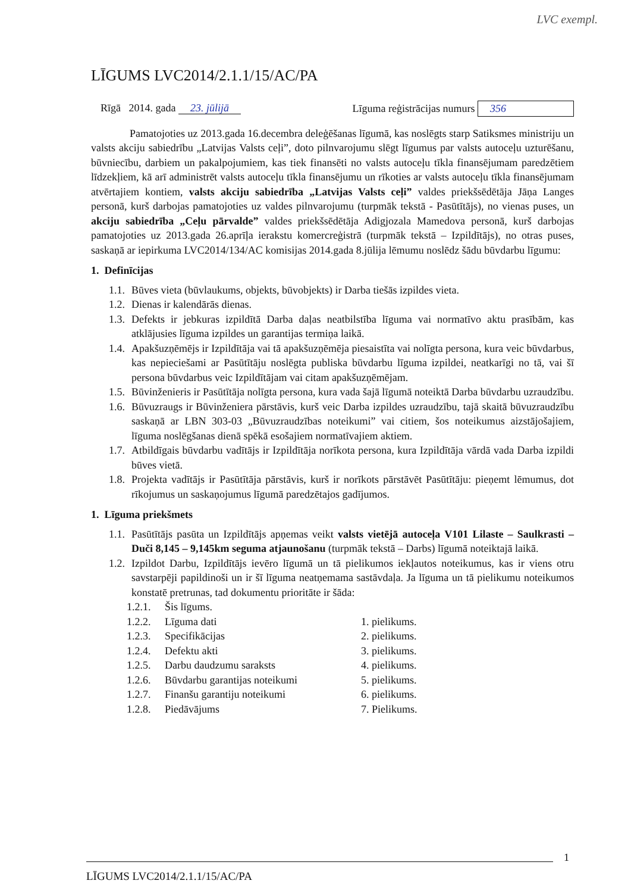LVC exempl.
LĪGUMS LVC2014/2.1.1/15/AC/PA
Rīgā 2014. gada 23. jūlijā Līguma reģistrācijas numurs 356
Pamatojoties uz 2013.gada 16.decembra deleģēšanas līgumā, kas noslēgts starp Satiksmes ministriju un valsts akciju sabiedrību „Latvijas Valsts ceļi”, doto pilnvarojumu slēgt līgumus par valsts autoceļu uzturēšanu, būvniecību, darbiem un pakalpojumiem, kas tiek finansēti no valsts autoceļu tīkla finansējumam paredzētiem līdzekļiem, kā arī administrēt valsts autoceļu tīkla finansējumu un rīkoties ar valsts autoceļu tīkla finansējumam atvērtajiem kontiem, valsts akciju sabiedrība „Latvijas Valsts ceļi” valdes priekšsēdētāja Jāņa Langes personā, kurš darbojas pamatojoties uz valdes pilnvarojumu (turpmāk tekstā - Pasūtītājs), no vienas puses, un akciju sabiedrība „Ceļu pārvalde” valdes priekšsēdētāja Adigjozala Mamedova personā, kurš darbojas pamatojoties uz 2013.gada 26.aprīļa ierakstu komercreģistrā (turpmāk tekstā – Izpildītājs), no otras puses, saskaņā ar iepirkuma LVC2014/134/AC komisijas 2014.gada 8.jūlija lēmumu noslēdz šādu būvdarbu līgumu:
1. Definīcijas
1.1. Būves vieta (būvlaukums, objekts, būvobjekts) ir Darba tiešās izpildes vieta.
1.2. Dienas ir kalendārās dienas.
1.3. Defekts ir jebkuras izpildītā Darba daļas neatbilstība līguma vai normatīvo aktu prasībām, kas atklājusies līguma izpildes un garantijas termiņa laikā.
1.4. Apakšuzņēmējs ir Izpildītāja vai tā apakšuzņēmēja piesaistīta vai nolīgta persona, kura veic būvdarbus, kas nepieciešami ar Pasūtītāju noslēgta publiska būvdarbu līguma izpildei, neatkarīgi no tā, vai šī persona būvdarbus veic Izpildītājam vai citam apakšuzņēmējam.
1.5. Būvinženieris ir Pasūtītāja nolīgta persona, kura vada šajā līgumā noteiktā Darba būvdarbu uzraudzību.
1.6. Būvuzraugs ir Būvinženiera pārstāvis, kurš veic Darba izpildes uzraudzību, tajā skaitā būvuzraudzību saskaņā ar LBN 303-03 „Būvuzraudzības noteikumi” vai citiem, šos noteikumus aizstājošajiem, līguma noslēgšanas dienā spēkā esošajiem normatīvajiem aktiem.
1.7. Atbildīgais būvdarbu vadītājs ir Izpildītāja norīkota persona, kura Izpildītāja vārdā vada Darba izpildi būves vietā.
1.8. Projekta vadītājs ir Pasūtītāja pārstāvis, kurš ir norīkots pārstāvēt Pasūtītāju: pieņemt lēmumus, dot rīkojumus un saskaņojumus līgumā paredzētajos gadījumos.
1. Līguma priekšmets
1.1. Pasūtītājs pasūta un Izpildītājs apņemas veikt valsts vietējā autoceļa V101 Lilaste – Saulkrasti – Duči 8,145 – 9,145km seguma atjaunošanu (turpmāk tekstā – Darbs) līgumā noteiktajā laikā.
1.2. Izpildot Darbu, Izpildītājs ievēro līgumā un tā pielikumos iekļautos noteikumus, kas ir viens otru savstarpēji papildinoši un ir šī līguma neatņemama sastāvdaļa. Ja līguma un tā pielikumu noteikumos konstatē pretrunas, tad dokumentu prioritāte ir šāda:
1.2.1. Šis līgums.
1.2.2. Līguma dati 1. pielikums.
1.2.3. Specifikācijas 2. pielikums.
1.2.4. Defektu akti 3. pielikums.
1.2.5. Darbu daudzumu saraksts 4. pielikums.
1.2.6. Būvdarbu garantijas noteikumi 5. pielikums.
1.2.7. Finanšu garantiju noteikumi 6. pielikums.
1.2.8. Piedāvājums 7. Pielikums.
1
LĪGUMS LVC2014/2.1.1/15/AC/PA